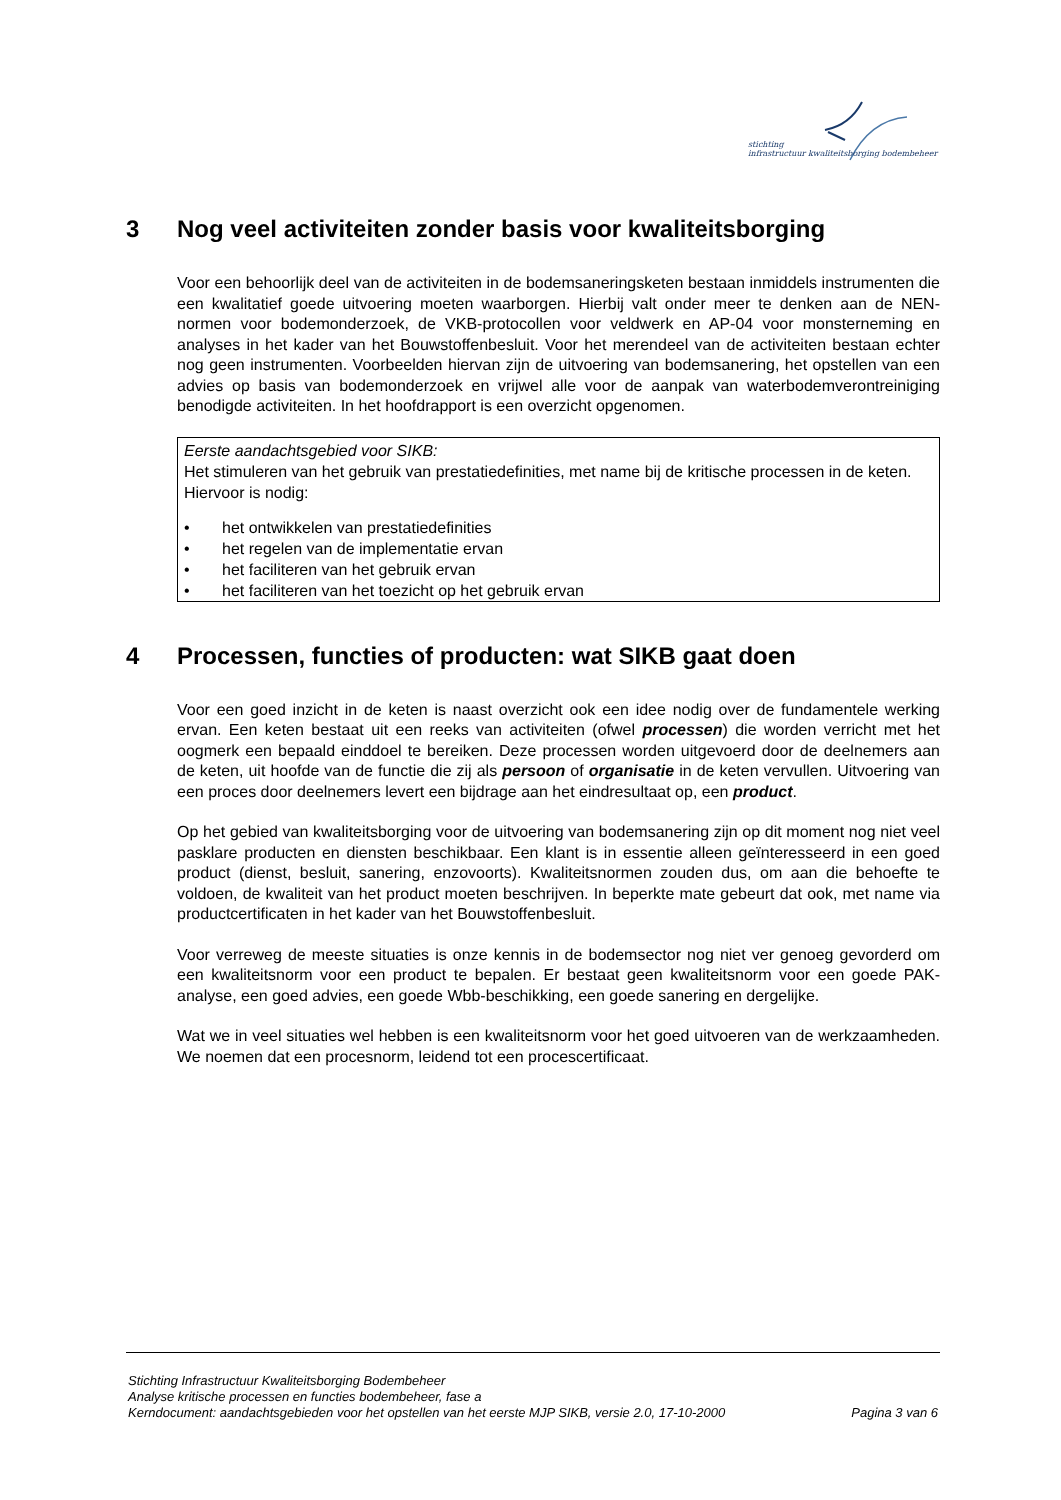stichting
infrastructuur kwaliteitsborging bodembeheer
3 Nog veel activiteiten zonder basis voor kwaliteitsborging
Voor een behoorlijk deel van de activiteiten in de bodemsaneringsketen bestaan inmiddels instrumenten die een kwalitatief goede uitvoering moeten waarborgen. Hierbij valt onder meer te denken aan de NEN-normen voor bodemonderzoek, de VKB-protocollen voor veldwerk en AP-04 voor monsterneming en analyses in het kader van het Bouwstoffenbesluit. Voor het merendeel van de activiteiten bestaan echter nog geen instrumenten. Voorbeelden hiervan zijn de uitvoering van bodemsanering, het opstellen van een advies op basis van bodemonderzoek en vrijwel alle voor de aanpak van waterbodemverontreiniging benodigde activiteiten. In het hoofdrapport is een overzicht opgenomen.
Eerste aandachtsgebied voor SIKB:
Het stimuleren van het gebruik van prestatiedefinities, met name bij de kritische processen in de keten. Hiervoor is nodig:
• het ontwikkelen van prestatiedefinities
• het regelen van de implementatie ervan
• het faciliteren van het gebruik ervan
• het faciliteren van het toezicht op het gebruik ervan
4 Processen, functies of producten: wat SIKB gaat doen
Voor een goed inzicht in de keten is naast overzicht ook een idee nodig over de fundamentele werking ervan. Een keten bestaat uit een reeks van activiteiten (ofwel processen) die worden verricht met het oogmerk een bepaald einddoel te bereiken. Deze processen worden uitgevoerd door de deelnemers aan de keten, uit hoofde van de functie die zij als persoon of organisatie in de keten vervullen. Uitvoering van een proces door deelnemers levert een bijdrage aan het eindresultaat op, een product.
Op het gebied van kwaliteitsborging voor de uitvoering van bodemsanering zijn op dit moment nog niet veel pasklare producten en diensten beschikbaar. Een klant is in essentie alleen geïnteresseerd in een goed product (dienst, besluit, sanering, enzovoorts). Kwaliteitsnormen zouden dus, om aan die behoefte te voldoen, de kwaliteit van het product moeten beschrijven. In beperkte mate gebeurt dat ook, met name via productcertificaten in het kader van het Bouwstoffenbesluit.
Voor verreweg de meeste situaties is onze kennis in de bodemsector nog niet ver genoeg gevorderd om een kwaliteitsnorm voor een product te bepalen. Er bestaat geen kwaliteitsnorm voor een goede PAK-analyse, een goed advies, een goede Wbb-beschikking, een goede sanering en dergelijke.
Wat we in veel situaties wel hebben is een kwaliteitsnorm voor het goed uitvoeren van de werkzaamheden. We noemen dat een procesnorm, leidend tot een procescertificaat.
Stichting Infrastructuur Kwaliteitsborging Bodembeheer
Analyse kritische processen en functies bodembeheer, fase a
Kerndocument: aandachtsgebieden voor het opstellen van het eerste MJP SIKB, versie 2.0, 17-10-2000 Pagina 3 van 6